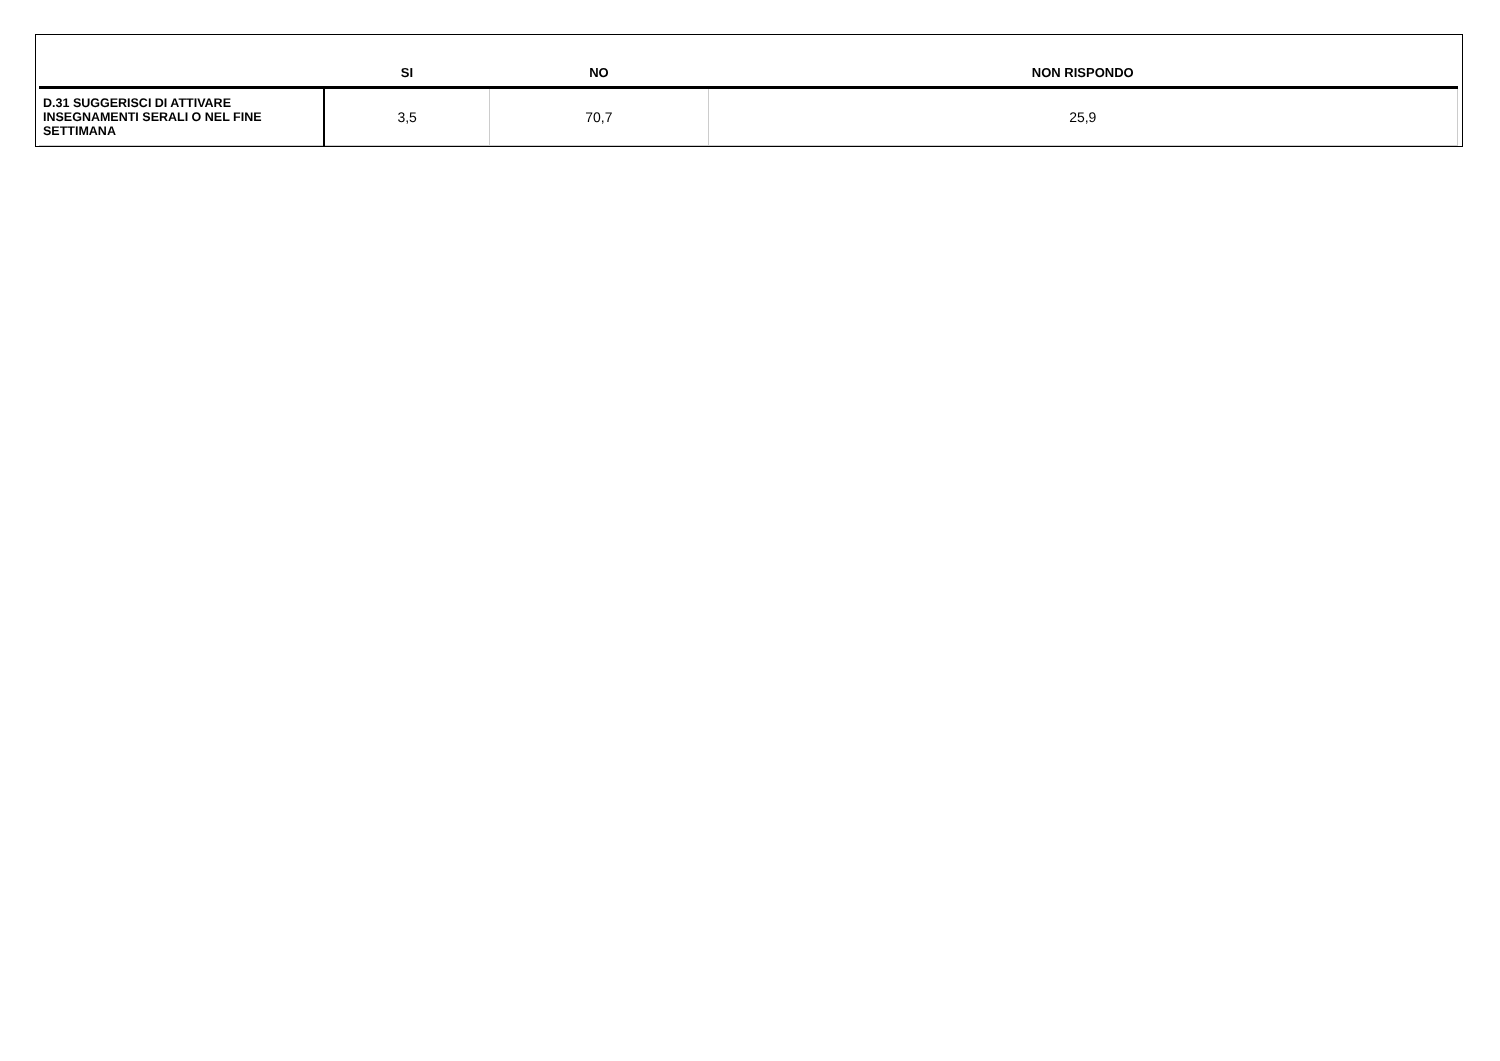| | SI | NO | NON RISPONDO |
| --- | --- | --- | --- |
| D.31 SUGGERISCI DI ATTIVARE INSEGNAMENTI SERALI O NEL FINE SETTIMANA | 3,5 | 70,7 | 25,9 |